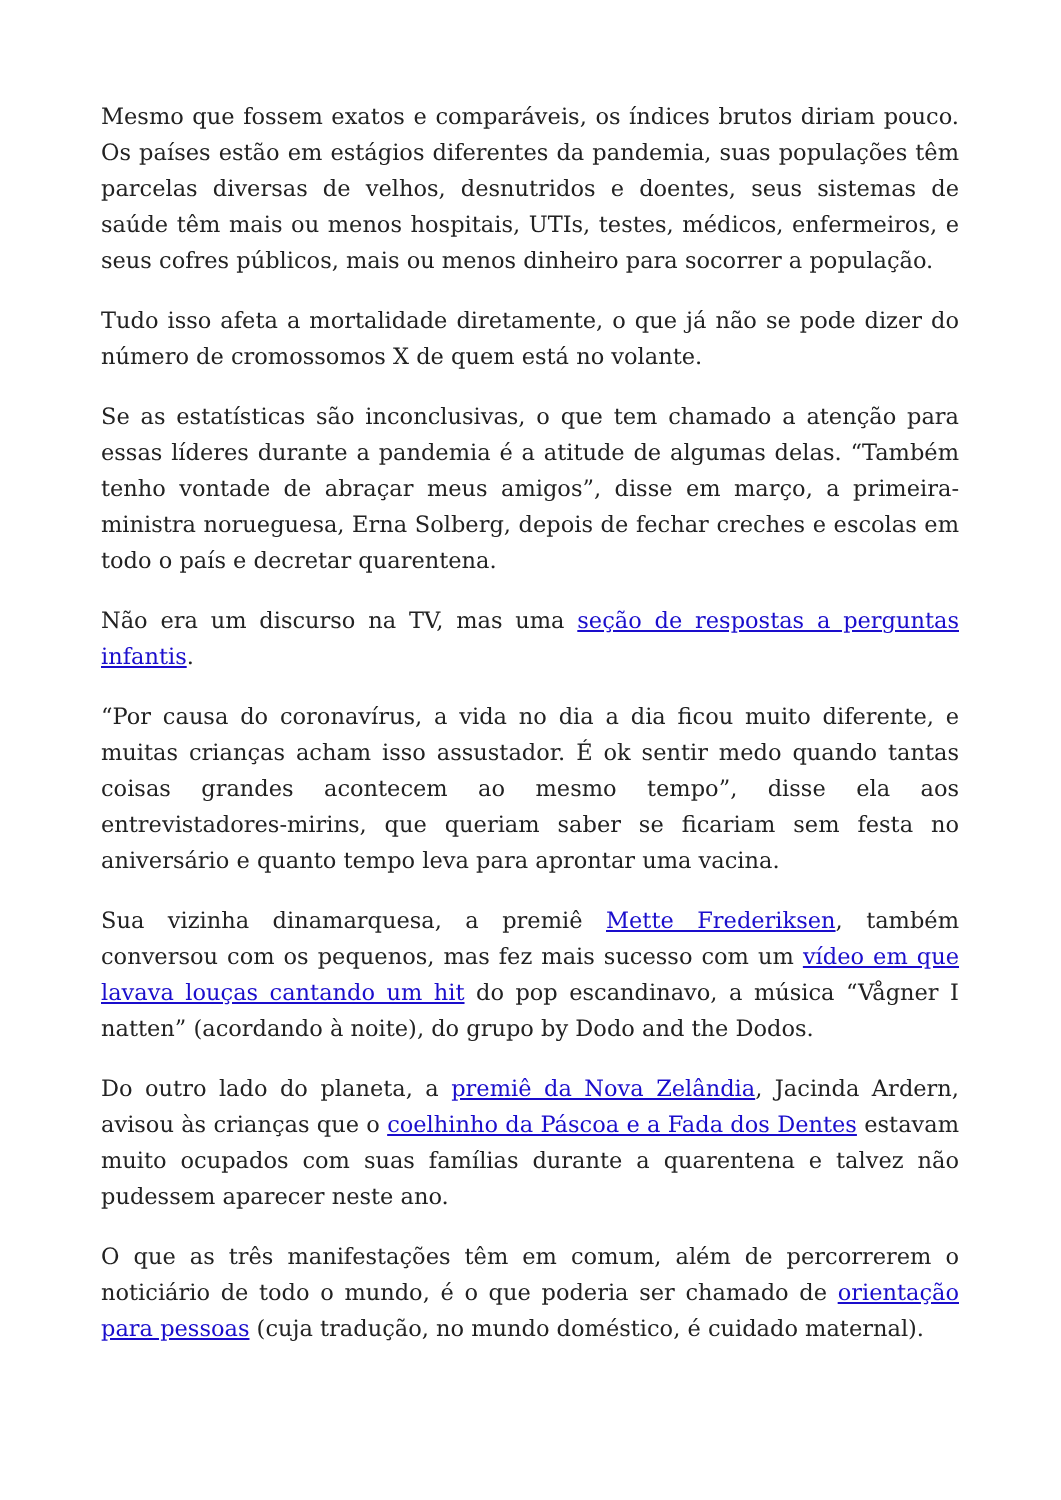Mesmo que fossem exatos e comparáveis, os índices brutos diriam pouco. Os países estão em estágios diferentes da pandemia, suas populações têm parcelas diversas de velhos, desnutridos e doentes, seus sistemas de saúde têm mais ou menos hospitais, UTIs, testes, médicos, enfermeiros, e seus cofres públicos, mais ou menos dinheiro para socorrer a população.
Tudo isso afeta a mortalidade diretamente, o que já não se pode dizer do número de cromossomos X de quem está no volante.
Se as estatísticas são inconclusivas, o que tem chamado a atenção para essas líderes durante a pandemia é a atitude de algumas delas. “Também tenho vontade de abraçar meus amigos”, disse em março, a primeira-ministra norueguesa, Erna Solberg, depois de fechar creches e escolas em todo o país e decretar quarentena.
Não era um discurso na TV, mas uma seção de respostas a perguntas infantis.
“Por causa do coronavírus, a vida no dia a dia ficou muito diferente, e muitas crianças acham isso assustador. É ok sentir medo quando tantas coisas grandes acontecem ao mesmo tempo”, disse ela aos entrevistadores-mirins, que queriam saber se ficariam sem festa no aniversário e quanto tempo leva para aprontar uma vacina.
Sua vizinha dinamarquesa, a premiê Mette Frederiksen, também conversou com os pequenos, mas fez mais sucesso com um vídeo em que lavava louças cantando um hit do pop escandinavo, a música “Vågner I natten” (acordando à noite), do grupo by Dodo and the Dodos.
Do outro lado do planeta, a premiê da Nova Zelândia, Jacinda Ardern, avisou às crianças que o coelhinho da Páscoa e a Fada dos Dentes estavam muito ocupados com suas famílias durante a quarentena e talvez não pudessem aparecer neste ano.
O que as três manifestações têm em comum, além de percorrerem o noticiário de todo o mundo, é o que poderia ser chamado de orientação para pessoas (cuja tradução, no mundo doméstico, é cuidado maternal).